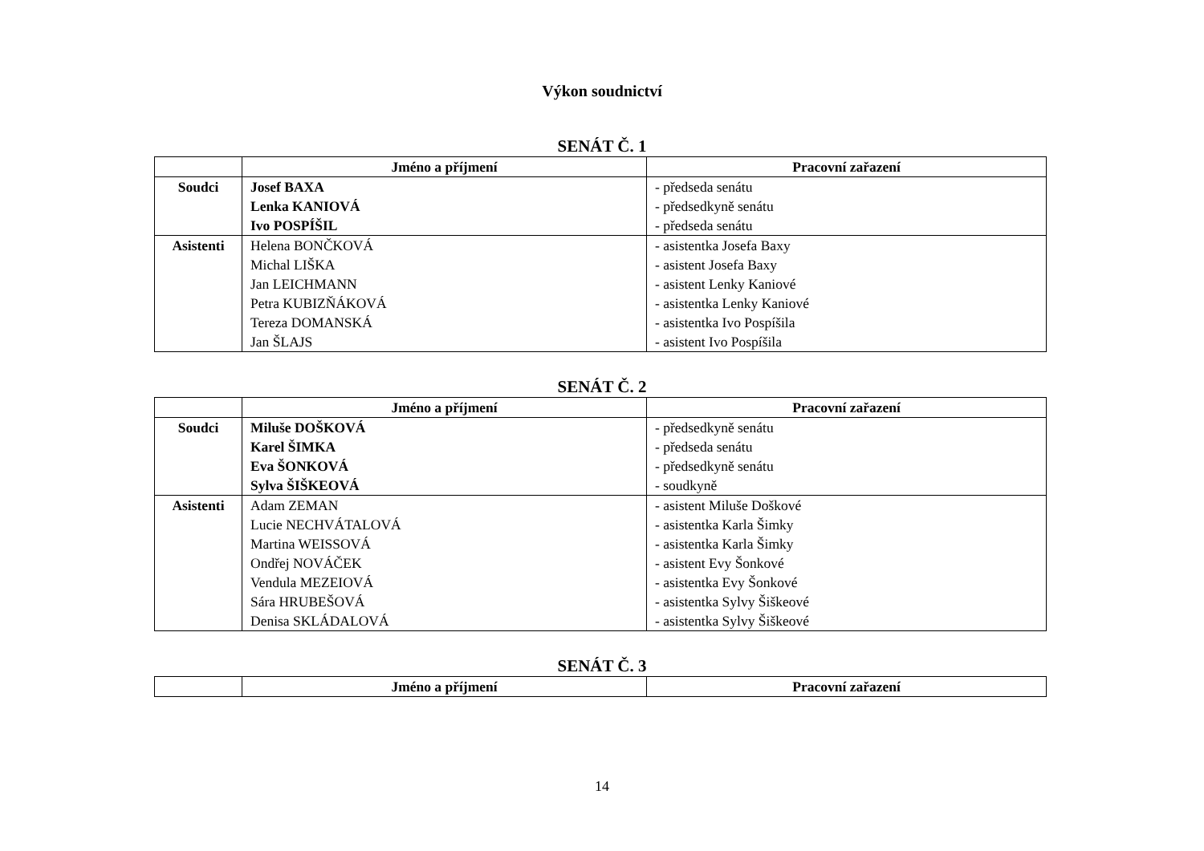Výkon soudnictví
SENÁT Č. 1
| | Jméno a příjmení | Pracovní zařazení |
| --- | --- | --- |
| Soudci | Josef BAXA Lenka KANIOVÁ Ivo POSPÍŠIL | - předseda senátu - předsedkyně senátu - předseda senátu |
| Asistenti | Helena BONČKOVÁ Michal LIŠKA Jan LEICHMANN Petra KUBIZŇÁKOVÁ Tereza DOMANSKÁ Jan ŠLAJS | - asistentka Josefa Baxy - asistent Josefa Baxy - asistent Lenky Kaniové - asistentka Lenky Kaniové - asistentka Ivo Pospíšila - asistent Ivo Pospíšila |
SENÁT Č. 2
| | Jméno a příjmení | Pracovní zařazení |
| --- | --- | --- |
| Soudci | Miluše DOŠKOVÁ Karel ŠIMKA Eva ŠONKOVÁ Sylva ŠIŠKEOVÁ | - předsedkyně senátu - předseda senátu - předsedkyně senátu - soudkyně |
| Asistenti | Adam ZEMAN Lucie NECHVÁTALOVÁ Martina WEISSOVÁ Ondřej NOVÁČEK Vendula MEZEIOVÁ Sára HRUBEŠOVÁ Denisa SKLÁDALOVÁ | - asistent Miluše Doškové - asistentka Karla Šimky - asistentka Karla Šimky - asistent Evy Šonkové - asistentka Evy Šonkové - asistentka Sylvy Šiškeové - asistentka Sylvy Šiškeové |
SENÁT Č. 3
| | Jméno a příjmení | Pracovní zařazení |
| --- | --- | --- |
14